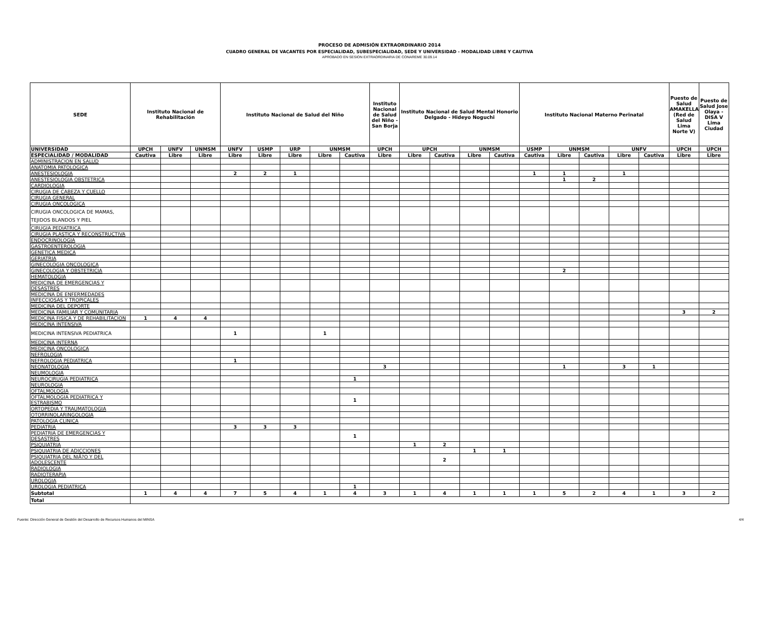PROCESO DE ADMISIÓN EXTRAORDINARIO 2014
CUADRO GENERAL DE VACANTES POR ESPECIALIDAD, SUBESPECIALIDAD, SEDE Y UNIVERSIDAD - MODALIDAD LIBRE Y CAUTIVA
APROBADO EN SESION EXTRAORDINARIA DE CONAREME 30.09.14
| SEDE | Instituto Nacional de Rehabilitación | | | Instituto Nacional de Salud del Niño | | | | | Instituto Nacional de Salud del Niño - San Borja | Instituto Nacional de Salud Mental Honorio Delgado - Hideyo Noguchi | | | | Instituto Nacional Materno Perinatal | | | | | Puesto de Salud AMAKELLA (Red de Salud Lima Norte V) | Puesto de Salud Jose Olaya - DISA V Lima Ciudad |
| --- | --- | --- | --- | --- | --- | --- | --- | --- | --- | --- | --- | --- | --- | --- | --- | --- | --- | --- | --- | --- |
| UNIVERSIDAD | UPCH | UNFV | UNMSM | UNFV | USMP | URP | UNMSM | | UPCH | UPCH | | UNMSM | | USMP | UNMSM | | UNFV | | UPCH | UPCH |
| ESPECIALIDAD / MODALIDAD | Cautiva | Libre | Libre | Libre | Libre | Libre | Libre | Cautiva | Libre | Libre | Cautiva | Libre | Cautiva | Cautiva | Libre | Cautiva | Libre | Cautiva | Libre | Libre |
| ADMINISTRACION EN SALUD | | | | | | | | | | | | | | | | | | | | |
| ANATOMIA PATOLOGICA | | | | | | | | | | | | | | | | | | | | |
| ANESTESIOLOGIA | | | | 2 | 2 | 1 | | | | | | | | 1 | 1 | | 1 | | | |
| ANESTESIOLOGIA OBSTETRICA | | | | | | | | | | | | | | | 1 | 2 | | | | |
| CARDIOLOGIA | | | | | | | | | | | | | | | | | | | | |
| CIRUGIA DE CABEZA Y CUELLO | | | | | | | | | | | | | | | | | | | | |
| CIRUGIA GENERAL | | | | | | | | | | | | | | | | | | | | |
| CIRUGIA ONCOLOGICA | | | | | | | | | | | | | | | | | | | | |
| CIRUGIA ONCOLOGICA DE MAMAS, TEJIDOS BLANDOS Y PIEL | | | | | | | | | | | | | | | | | | | | |
| CIRUGIA PEDIATRICA | | | | | | | | | | | | | | | | | | | | |
| CIRUGIA PLASTICA Y RECONSTRUCTIVA | | | | | | | | | | | | | | | | | | | | |
| ENDOCRINOLOGIA | | | | | | | | | | | | | | | | | | | | |
| GASTROENTEROLOGIA | | | | | | | | | | | | | | | | | | | | |
| GENETICA MEDICA | | | | | | | | | | | | | | | | | | | | |
| GERIATRIA | | | | | | | | | | | | | | | | | | | | |
| GINECOLOGIA ONCOLOGICA | | | | | | | | | | | | | | | | | | | | |
| GINECOLOGIA Y OBSTETRICIA | | | | | | | | | | | | | | | 2 | | | | | |
| HEMATOLOGIA | | | | | | | | | | | | | | | | | | | | |
| MEDICINA DE EMERGENCIAS Y DESASTRES | | | | | | | | | | | | | | | | | | | | |
| MEDICINA DE ENFERMEDADES INFECCIOSAS Y TROPICALES | | | | | | | | | | | | | | | | | | | | |
| MEDICINA DEL DEPORTE | | | | | | | | | | | | | | | | | | | | |
| MEDICINA FAMILIAR Y COMUNITARIA | | | | | | | | | | | | | | | | | | | 3 | 2 |
| MEDICINA FISICA Y DE REHABILITACION | 1 | 4 | 4 | | | | | | | | | | | | | | | | | |
| MEDICINA INTENSIVA | | | | | | | | | | | | | | | | | | | | |
| MEDICINA INTENSIVA PEDIATRICA | | | | 1 | | | 1 | | | | | | | | | | | | | |
| MEDICINA INTERNA | | | | | | | | | | | | | | | | | | | | |
| MEDICINA ONCOLOGICA | | | | | | | | | | | | | | | | | | | | |
| NEFROLOGIA | | | | | | | | | | | | | | | | | | | | |
| NEFROLOGIA PEDIATRICA | | | | 1 | | | | | | | | | | | | | | | | |
| NEONATOLOGIA | | | | | | | | | 3 | | | | | | 1 | | 3 | 1 | | |
| NEUMOLOGIA | | | | | | | | | | | | | | | | | | | | |
| NEUROCIRUGIA PEDIATRICA | | | | | | | | 1 | | | | | | | | | | | | |
| NEUROLOGIA | | | | | | | | | | | | | | | | | | | | |
| OFTALMOLOGIA | | | | | | | | | | | | | | | | | | | | |
| OFTALMOLOGIA PEDIATRICA Y ESTRABISMO | | | | | | | | 1 | | | | | | | | | | | | |
| ORTOPEDIA Y TRAUMATOLOGIA | | | | | | | | | | | | | | | | | | | | |
| OTORRINOLARINGOLOGIA | | | | | | | | | | | | | | | | | | | | |
| PATOLOGIA CLINICA | | | | | | | | | | | | | | | | | | | | |
| PEDIATRIA | | | | 3 | 3 | 3 | | | | | | | | | | | | | | |
| PEDIATRIA DE EMERGENCIAS Y DESASTRES | | | | | | | | 1 | | | | | | | | | | | | |
| PSIQUIATRIA | | | | | | | | | | 1 | 2 | | | | | | | | | |
| PSIQUIATRIA DE ADICCIONES | | | | | | | | | | | | 1 | 1 | | | | | | | |
| PSIQUIATRIA DEL NIÃ?O Y DEL ADOLESCENTE | | | | | | | | | | | 2 | | | | | | | | | |
| RADIOLOGIA | | | | | | | | | | | | | | | | | | | | |
| RADIOTERAPIA | | | | | | | | | | | | | | | | | | | | |
| UROLOGIA | | | | | | | | | | | | | | | | | | | | |
| UROLOGIA PEDIATRICA | | | | | | | | 1 | | | | | | | | | | | | |
| Subtotal | 1 | 4 | 4 | 7 | 5 | 4 | 1 | 4 | 3 | 1 | 4 | 1 | 1 | 1 | 5 | 2 | 4 | 1 | 3 | 2 |
| Total | | | | | | | | | | | | | | | | | | | | |
Fuente: Dirección General de Gestión del Desarrollo de Recursos Humanos del MINSA 4/4